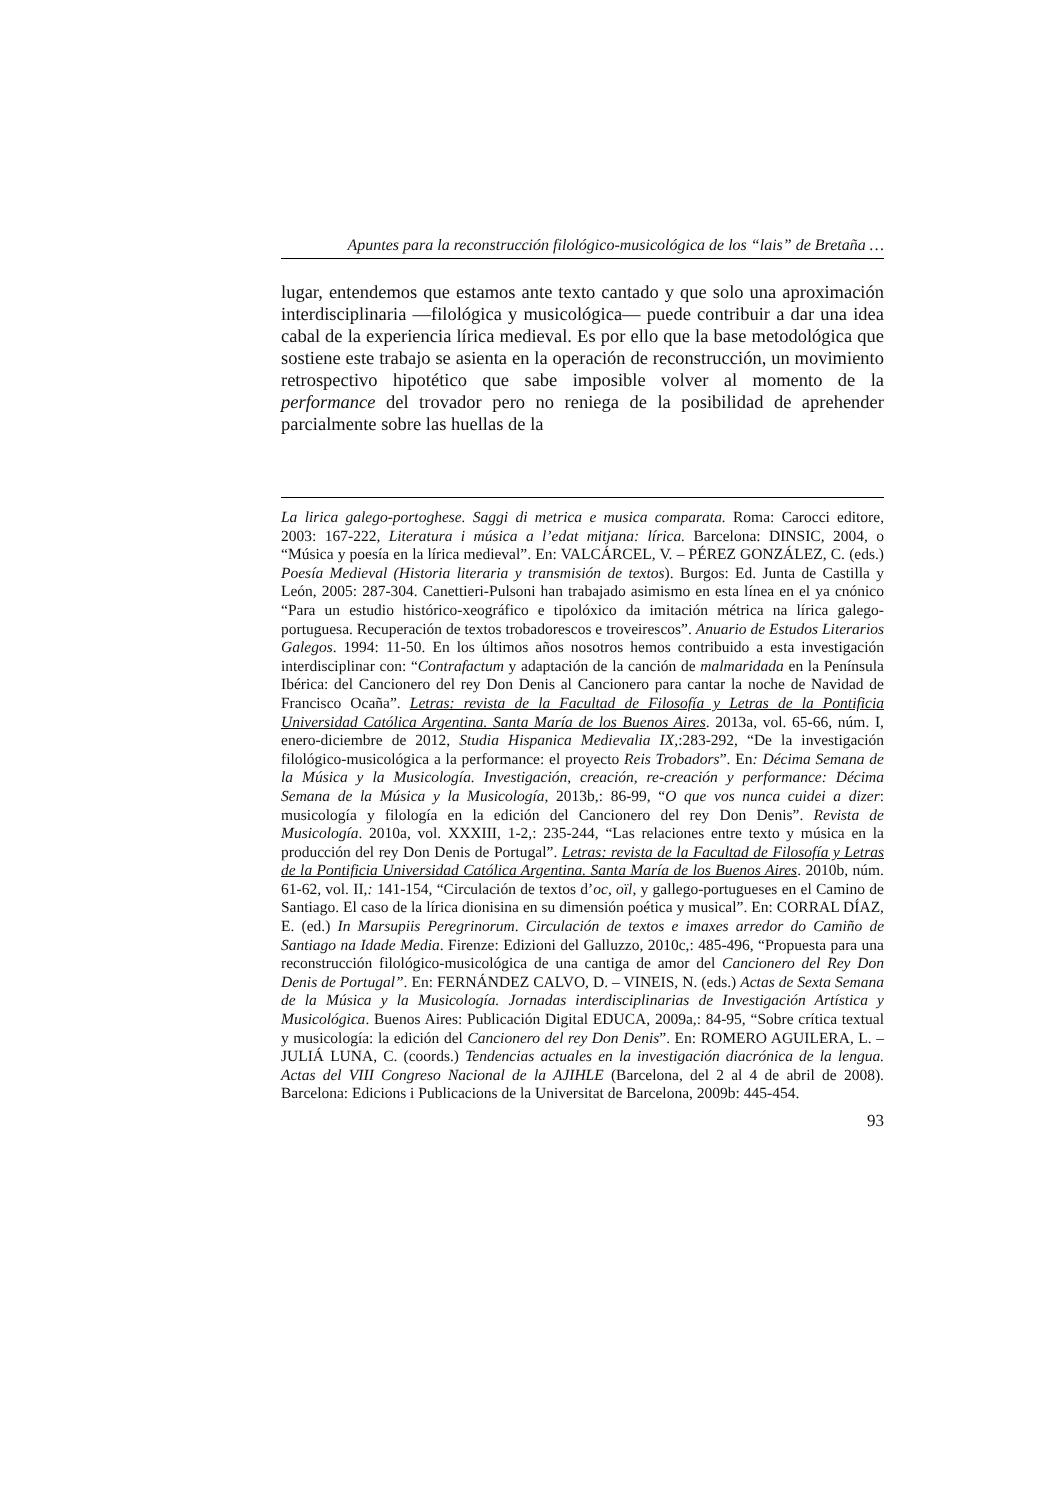Apuntes para la reconstrucción filológico-musicológica de los “lais” de Bretaña …
lugar, entendemos que estamos ante texto cantado y que solo una aproximación interdisciplinaria —filológica y musicológica— puede contribuir a dar una idea cabal de la experiencia lírica medieval. Es por ello que la base metodológica que sostiene este trabajo se asienta en la operación de reconstrucción, un movimiento retrospectivo hipotético que sabe imposible volver al momento de la performance del trovador pero no reniega de la posibilidad de aprehender parcialmente sobre las huellas de la
La lirica galego-portoghese. Saggi di metrica e musica comparata. Roma: Carocci editore, 2003: 167-222, Literatura i música a l’edat mitjana: lírica. Barcelona: DINSIC, 2004, o “Música y poesía en la lírica medieval”. En: VALCÁRCEL, V. – PÉREZ GONZÁLEZ, C. (eds.) Poesía Medieval (Historia literaria y transmisión de textos). Burgos: Ed. Junta de Castilla y León, 2005: 287-304. Canettieri-Pulsoni han trabajado asimismo en esta línea en el ya cnónico “Para un estudio histórico-xeográfico e tipolóxico da imitación métrica na lírica galego-portuguesa. Recuperación de textos trobadorescos e troveirescos”. Anuario de Estudos Literarios Galegos. 1994: 11-50. En los últimos años nosotros hemos contribuido a esta investigación interdisciplinar con: “Contrafactum y adaptación de la canción de malmaridada en la Península Ibérica: del Cancionero del rey Don Denis al Cancionero para cantar la noche de Navidad de Francisco Ocaña”. Letras: revista de la Facultad de Filosofía y Letras de la Pontificia Universidad Católica Argentina. Santa María de los Buenos Aires. 2013a, vol. 65-66, núm. I, enero-diciembre de 2012, Studia Hispanica Medievalia IX,:283-292, “De la investigación filológico-musicológica a la performance: el proyecto Reis Trobadors”. En: Décima Semana de la Música y la Musicología. Investigación, creación, re-creación y performance: Décima Semana de la Música y la Musicología, 2013b,: 86-99, “O que vos nunca cuidei a dizer: musicología y filología en la edición del Cancionero del rey Don Denis”. Revista de Musicología. 2010a, vol. XXXIII, 1-2,: 235-244, “Las relaciones entre texto y música en la producción del rey Don Denis de Portugal”. Letras: revista de la Facultad de Filosofía y Letras de la Pontificia Universidad Católica Argentina. Santa María de los Buenos Aires. 2010b, núm. 61-62, vol. II,: 141-154, “Circulación de textos d’oc, oïl, y gallego-portugueses en el Camino de Santiago. El caso de la lírica dionisina en su dimensión poética y musical”. En: CORRAL DÍAZ, E. (ed.) In Marsupiis Peregrinorum. Circulación de textos e imaxes arredor do Camiño de Santiago na Idade Media. Firenze: Edizioni del Galluzzo, 2010c,: 485-496, “Propuesta para una reconstrucción filológico-musicológica de una cantiga de amor del Cancionero del Rey Don Denis de Portugal”. En: FERNÁNDEZ CALVO, D. – VINEIS, N. (eds.) Actas de Sexta Semana de la Música y la Musicología. Jornadas interdisciplinarias de Investigación Artística y Musicológica. Buenos Aires: Publicación Digital EDUCA, 2009a,: 84-95, “Sobre crítica textual y musicología: la edición del Cancionero del rey Don Denis”. En: ROMERO AGUILERA, L. – JULIÁ LUNA, C. (coords.) Tendencias actuales en la investigación diacrónica de la lengua. Actas del VIII Congreso Nacional de la AJIHLE (Barcelona, del 2 al 4 de abril de 2008). Barcelona: Edicions i Publicacions de la Universitat de Barcelona, 2009b: 445-454.
93